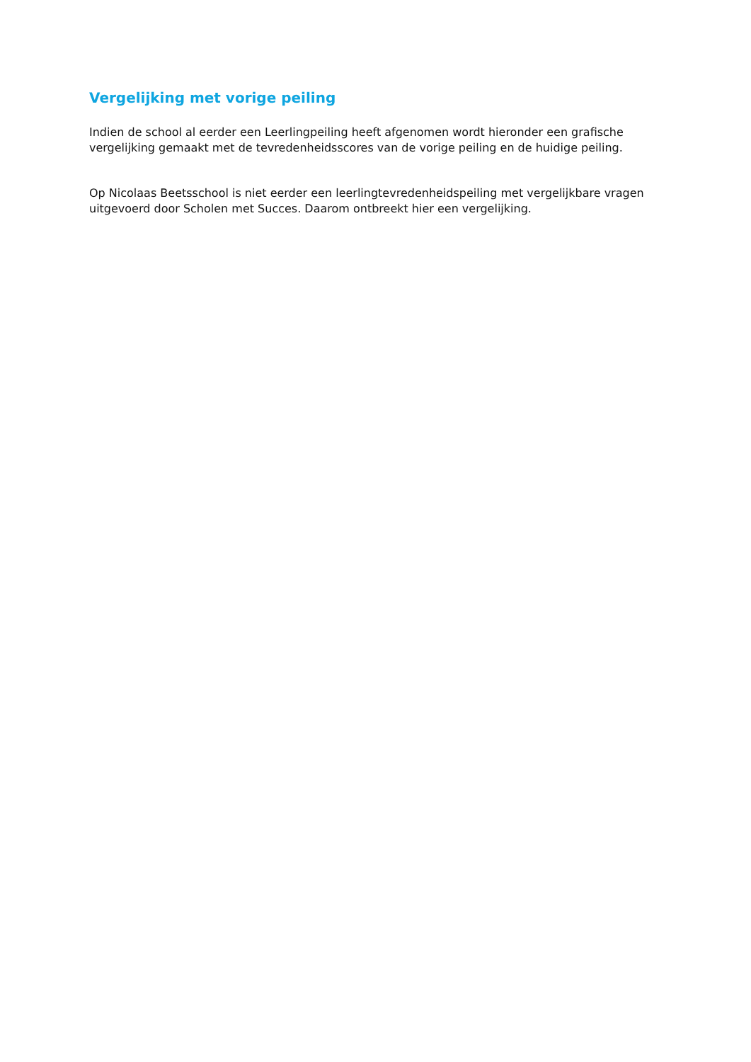Vergelijking met vorige peiling
Indien de school al eerder een Leerlingpeiling heeft afgenomen wordt hieronder een grafische vergelijking gemaakt met de tevredenheidsscores van de vorige peiling en de huidige peiling.
Op Nicolaas Beetsschool is niet eerder een leerlingtevredenheidspeiling met vergelijkbare vragen uitgevoerd door Scholen met Succes. Daarom ontbreekt hier een vergelijking.